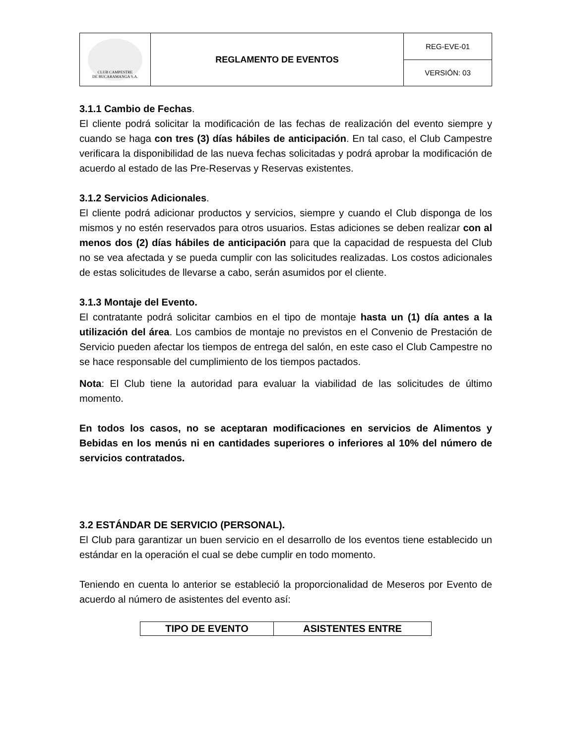| CLUB CAMPESTRE DE BUCARAMANGA S.A. | REGLAMENTO DE EVENTOS | REG-EVE-01 |
| | | VERSIÓN: 03 |
3.1.1 Cambio de Fechas.
El cliente podrá solicitar la modificación de las fechas de realización del evento siempre y cuando se haga con tres (3) días hábiles de anticipación. En tal caso, el Club Campestre verificara la disponibilidad de las nueva fechas solicitadas y podrá aprobar la modificación de acuerdo al estado de las Pre-Reservas y Reservas existentes.
3.1.2 Servicios Adicionales.
El cliente podrá adicionar productos y servicios, siempre y cuando el Club disponga de los mismos y no estén reservados para otros usuarios. Estas adiciones se deben realizar con al menos dos (2) días hábiles de anticipación para que la capacidad de respuesta del Club no se vea afectada y se pueda cumplir con las solicitudes realizadas. Los costos adicionales de estas solicitudes de llevarse a cabo, serán asumidos por el cliente.
3.1.3 Montaje del Evento.
El contratante podrá solicitar cambios en el tipo de montaje hasta un (1) día antes a la utilización del área. Los cambios de montaje no previstos en el Convenio de Prestación de Servicio pueden afectar los tiempos de entrega del salón, en este caso el Club Campestre no se hace responsable del cumplimiento de los tiempos pactados.
Nota: El Club tiene la autoridad para evaluar la viabilidad de las solicitudes de último momento.
En todos los casos, no se aceptaran modificaciones en servicios de Alimentos y Bebidas en los menús ni en cantidades superiores o inferiores al 10% del número de servicios contratados.
3.2 ESTÁNDAR DE SERVICIO (PERSONAL).
El Club para garantizar un buen servicio en el desarrollo de los eventos tiene establecido un estándar en la operación el cual se debe cumplir en todo momento.
Teniendo en cuenta lo anterior se estableció la proporcionalidad de Meseros por Evento de acuerdo al número de asistentes del evento así:
| TIPO DE EVENTO | ASISTENTES ENTRE |
| --- | --- |